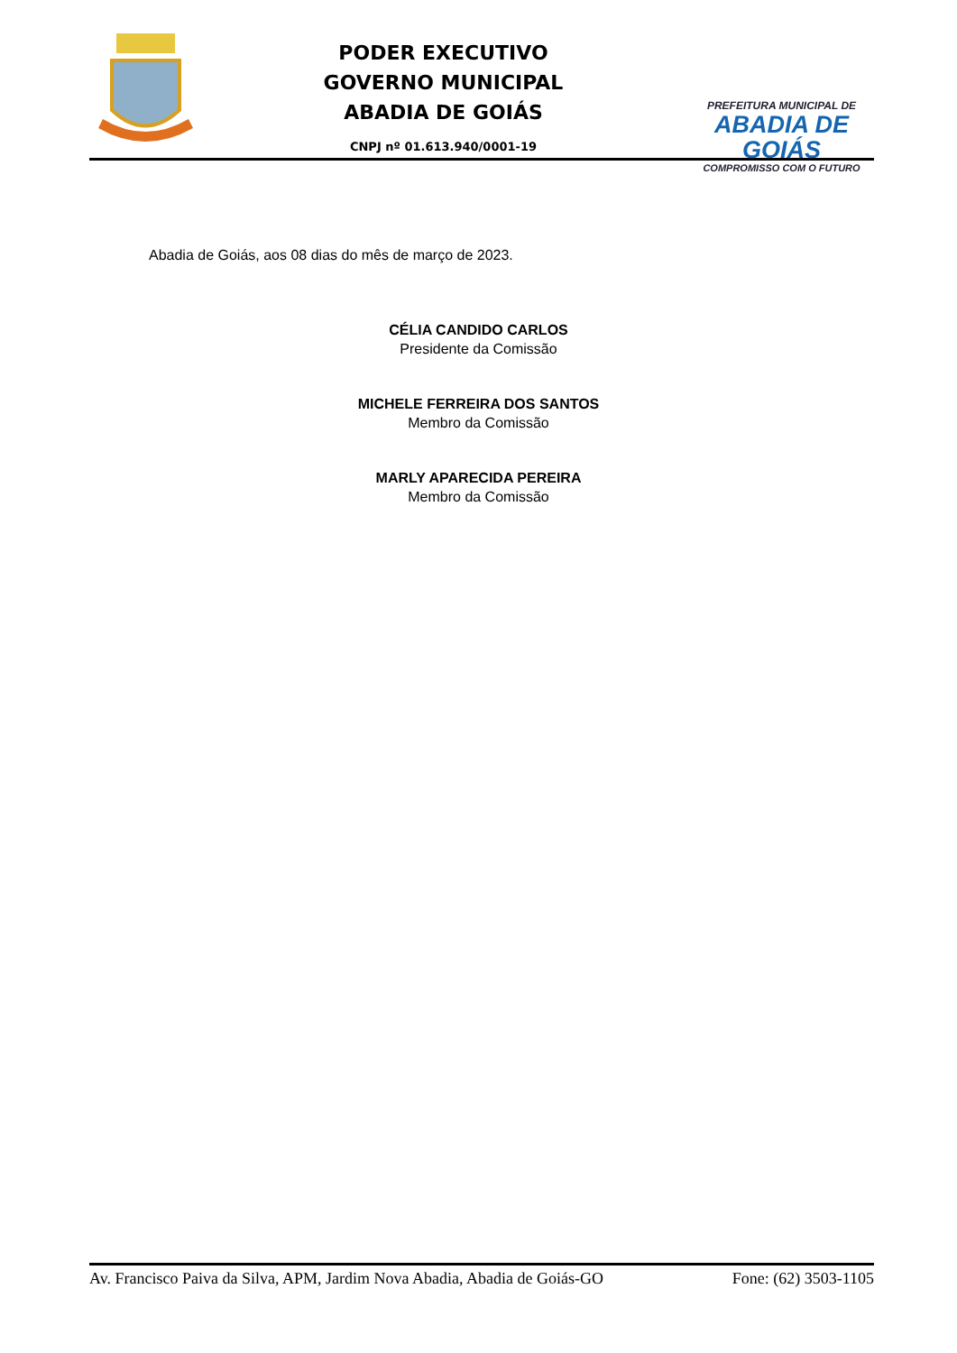PODER EXECUTIVO
GOVERNO MUNICIPAL
ABADIA DE GOIÁS
CNPJ nº 01.613.940/0001-19
PREFEITURA MUNICIPAL DE
ABADIA DE GOIÁS
COMPROMISSO COM O FUTURO
Abadia de Goiás, aos 08 dias do mês de março de 2023.
CÉLIA CANDIDO CARLOS
Presidente da Comissão
MICHELE FERREIRA DOS SANTOS
Membro da Comissão
MARLY APARECIDA PEREIRA
Membro da Comissão
Av. Francisco Paiva da Silva, APM, Jardim Nova Abadia, Abadia de Goiás-GO Fone: (62) 3503-1105